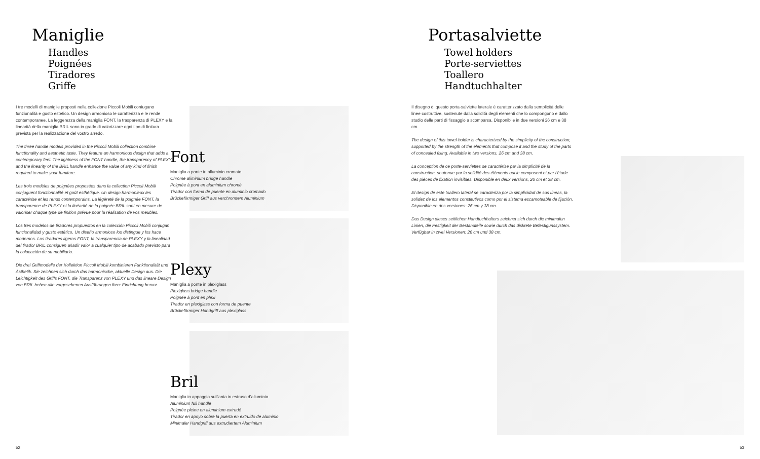Maniglie
Handles
Poignées
Tiradores
Griffe
I tre modelli di maniglie proposti nella collezione Piccoli Mobili coniugano funzionalità e gusto estetico. Un design armonioso le caratterizza e le rende contemporanee. La leggerezza della maniglia FONT, la trasparenza di PLEXY e la linearità della maniglia BRIL sono in grado di valorizzare ogni tipo di finitura prevista per la realizzazione del vostro arredo.
The three handle models provided in the Piccoli Mobili collection combine functionality and aesthetic taste. They feature an harmonious design that adds a contemporary feel. The lightness of the FONT handle, the transparency of PLEXY and the linearity of the BRIL handle enhance the value of any kind of finish required to make your furniture.
Les trois modèles de poignées proposées dans la collection Piccoli Mobili conjuguent fonctionnalité et goût esthétique. Un design harmonieux les caractérise et les rends contemporains. La légèreté de la poignée FONT, la transparence de PLEXY et la linéarité de la poignée BRIL sont en mesure de valoriser chaque type de finition prévue pour la réalisation de vos meubles.
Los tres modelos de tiradores propuestos en la colección Piccoli Mobili conjugan funcionalidad y gusto estético. Un diseño armonioso los distingue y los hace modernos. Los tiradores ligeros FONT, la transparencia de PLEXY y la linealidad del tirador BRIL consiguen añadir valor a cualquier tipo de acabado previsto para la colocación de su mobiliario.
Die drei Griffmodelle der Kollektion Piccoli Mobili kombinieren Funktionalität und Ästhetik. Sie zeichnen sich durch das harmonische, aktuelle Design aus. Die Leichtigkeit des Griffs FONT, die Transparenz von PLEXY und das lineare Design von BRIL heben alle vorgesehenen Ausführungen Ihrer Einrichtung hervor.
Font
Maniglia a ponte in alluminio cromato
Chrome aliminium bridge handle
Poignée à pont en aluminium chromé
Tirador con forma de puente en aluminio cromado
Brückeförmiger Griff aus verchromtem Aluminium
Plexy
Maniglia a ponte in plexiglass
Plexiglass bridge handle
Poignée à pont en plexi
Tirador en plexiglass con forma de puente
Brückeförmiger Handgriff aus plexiglass
Bril
Maniglia in appoggio sull’anta in estruso d’alluminio
Aluminium full handle
Poignée pleine en aluminium extrudé
Tirador en apoyo sobre la puerta en extruido de aluminio
Minimaler Handgriff aus extrudiertem Aluminium
52
Portasalviette
Towel holders
Porte-serviettes
Toallero
Handtuchhalter
Il disegno di questo porta-salviette laterale è caratterizzato dalla semplicità delle linee costruttive, sostenute dalla solidità degli elementi che lo compongono e dallo studio delle parti di fissaggio a scomparsa. Disponibile in due versioni 26 cm e 38 cm.
The design of this towel-holder is characterized by the simplicity of the construction, supported by the strength of the elements that compose it and the study of the parts of concealed fixing. Available in two versions, 26 cm and 38 cm.
La conception de ce porte-serviettes se caractérise par la simplicité de la construction, soutenue par la solidité des éléments qui le composent et par l’étude des pièces de fixation invisibles. Disponible en deux versions, 26 cm et 38 cm.
El design de este toallero lateral se caracteriza por la simplicidad de sus líneas, la solidez de los elementos constitutivos como por el sistema escamoteable de fijación. Disponible en dos versiones: 26 cm y 38 cm.
Das Design dieses seitlichen Handtuchhalters zeichnet sich durch die minimalen Linien, die Festigkeit der Bestandteile sowie durch das diskrete Befestigunssystem. Verfügbar in zwei Versionen: 26 cm und 38 cm.
53